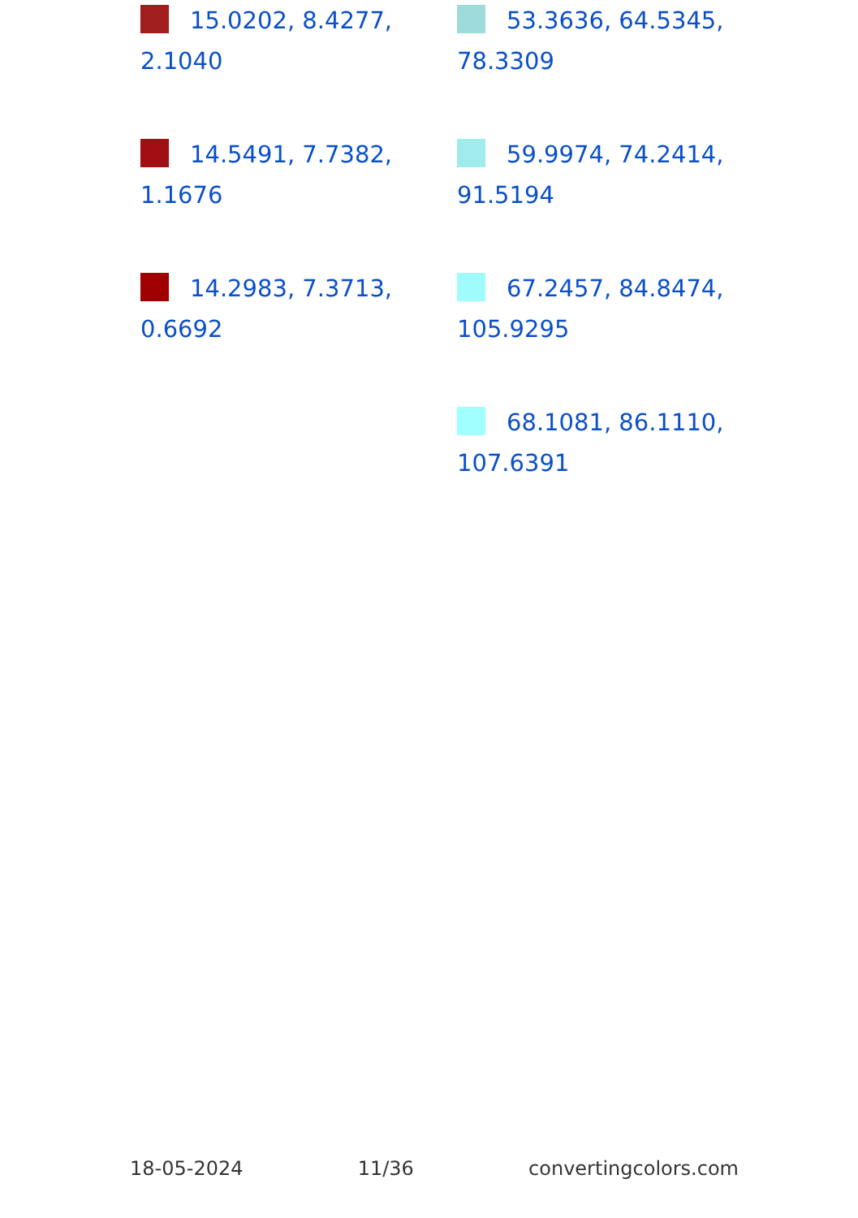15.0202, 8.4277, 2.1040
14.5491, 7.7382, 1.1676
14.2983, 7.3713, 0.6692
53.3636, 64.5345, 78.3309
59.9974, 74.2414, 91.5194
67.2457, 84.8474, 105.9295
68.1081, 86.1110, 107.6391
18-05-2024 11/36 convertingcolors.com